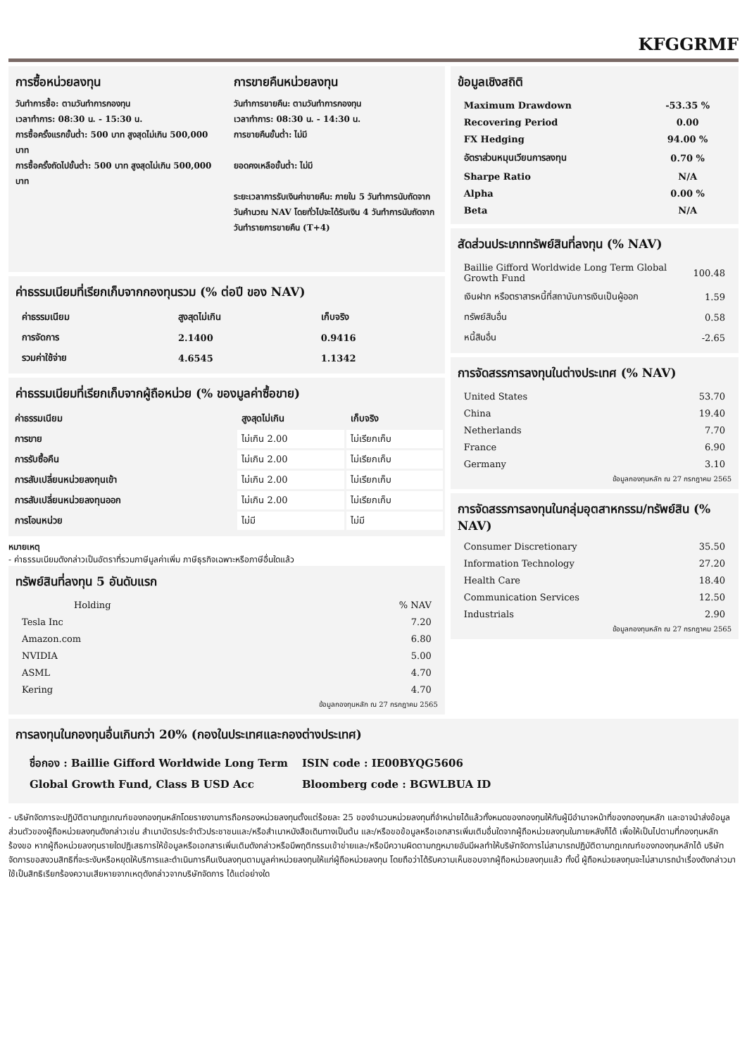KFGGRMF
การซื้อหน่วยลงทุน
วันทำการซื้อ: ตามวันทำการกองทุน
เวลาทำการ: 08:30 น. - 15:30 น.
การซื้อครั้งแรกขั้นต่ำ: 500 บาท สูงสุดไม่เกิน 500,000 บาท
การซื้อครั้งถัดไปขั้นต่ำ: 500 บาท สูงสุดไม่เกิน 500,000 บาท
การขายคืนหน่วยลงทุน
วันทำการขายคืน: ตามวันทำการกองทุน
เวลาทำการ: 08:30 น. - 14:30 น.
การขายคืนขั้นต่ำ: ไม่มี
ยอดคงเหลือขั้นต่ำ: ไม่มี
ระยะเวลาการรับเงินค่าขายคืน: ภายใน 5 วันทำการนับถัดจากวันคำนวณ NAV โดยทั่วไปจะได้รับเงิน 4 วันทำการนับถัดจากวันทำรายการขายคืน (T+4)
ค่าธรรมเนียมที่เรียกเก็บจากกองทุนรวม (% ต่อปี ของ NAV)
| ค่าธรรมเนียม | สูงสุดไม่เกิน | เก็บจริง |
| --- | --- | --- |
| การจัดการ | 2.1400 | 0.9416 |
| รวมค่าใช้จ่าย | 4.6545 | 1.1342 |
ค่าธรรมเนียมที่เรียกเก็บจากผู้ถือหน่วย (% ของมูลค่าซื้อขาย)
| ค่าธรรมเนียม | สูงสุดไม่เกิน | เก็บจริง |
| --- | --- | --- |
| การขาย | ไม่เกิน 2.00 | ไม่เรียกเก็บ |
| การรับซื้อคืน | ไม่เกิน 2.00 | ไม่เรียกเก็บ |
| การสับเปลี่ยนหน่วยลงทุนเข้า | ไม่เกิน 2.00 | ไม่เรียกเก็บ |
| การสับเปลี่ยนหน่วยลงทุนออก | ไม่เกิน 2.00 | ไม่เรียกเก็บ |
| การโอนหน่วย | ไม่มี | ไม่มี |
หมายเหตุ
- ค่าธรรมเนียมดังกล่าวเป็นอัตราที่รวมภาษีมูลค่าเพิ่ม ภาษีธุรกิจเฉพาะหรือภาษีอื่นใดแล้ว
ทรัพย์สินที่ลงทุน 5 อันดับแรก
| Holding | % NAV |
| --- | --- |
| Tesla Inc | 7.20 |
| Amazon.com | 6.80 |
| NVIDIA | 5.00 |
| ASML | 4.70 |
| Kering | 4.70 |
ข้อมูลกองทุนหลัก ณ 27 กรกฎาคม 2565
ข้อมูลเชิงสถิติ
| Maximum Drawdown | -53.35 % |
| --- | --- |
| Recovering Period | 0.00 |
| FX Hedging | 94.00 % |
| อัตราส่วนหมุนเวียนการลงทุน | 0.70 % |
| Sharpe Ratio | N/A |
| Alpha | 0.00 % |
| Beta | N/A |
สัดส่วนประเภททรัพย์สินที่ลงทุน (% NAV)
| Baillie Gifford Worldwide Long Term Global Growth Fund | 100.48 |
| เงินฝาก หรือตราสารหนี้ที่สถาบันการเงินเป็นผู้ออก | 1.59 |
| ทรัพย์สินอื่น | 0.58 |
| หนี้สินอื่น | -2.65 |
การจัดสรรการลงทุนในต่างประเทศ (% NAV)
| United States | 53.70 |
| China | 19.40 |
| Netherlands | 7.70 |
| France | 6.90 |
| Germany | 3.10 |
ข้อมูลกองทุนหลัก ณ 27 กรกฎาคม 2565
การจัดสรรการลงทุนในกลุ่มอุตสาหกรรม/ทรัพย์สิน (% NAV)
| Consumer Discretionary | 35.50 |
| Information Technology | 27.20 |
| Health Care | 18.40 |
| Communication Services | 12.50 |
| Industrials | 2.90 |
ข้อมูลกองทุนหลัก ณ 27 กรกฎาคม 2565
การลงทุนในกองทุนอื่นเกินกว่า 20% (กองในประเทศและกองต่างประเทศ)
ชื่อกอง : Baillie Gifford Worldwide Long Term
Global Growth Fund, Class B USD Acc
ISIN code : IE00BYQG5606
Bloomberg code : BGWLBUA ID
- บริษัทจัดการจะปฏิบัติตามกฎเกณฑ์ของกองทุนหลักโดยรายงานการถือครองหน่วยลงทุนตั้งแต่ร้อยละ 25 ของจำนวนหน่วยลงทุนที่จำหน่ายได้แล้วทั้งหมดของกองทุนให้กับผู้มีอำนาจหน้าที่ของกองทุนหลัก และอาจนำส่งข้อมูลส่วนตัวของผู้ถือหน่วยลงทุนดังกล่าวเช่น สำเนาบัตรประจำตัวประชาชนและ/หรือสำเนาหนังสือเดินทางเป็นต้น และ/หรือขอข้อมูลหรือเอกสารเพิ่มเติมอื่นใดจากผู้ถือหน่วยลงทุนในภายหลังก็ได้ เพื่อให้เป็นไปตามที่กองทุนหลักร้องขอ หากผู้ถือหน่วยลงทุนรายใดปฏิเสธการให้ข้อมูลหรือเอกสารเพิ่มเติมดังกล่าวหรือมีพฤติกรรมเข้าข่ายและ/หรือมีความผิดตามกฎหมายอันมีผลทำให้บริษัทจัดการไม่สามารถปฏิบัติตามกฎเกณฑ์ของกองทุนหลักได้ บริษัทจัดการขอสงวนสิทธิที่จะระงับหรือหยุดให้บริการและดำเนินการคืนเงินลงทุนตามมูลค่าหน่วยลงทุนให้แก่ผู้ถือหน่วยลงทุน โดยถือว่าได้รับความเห็นชอบจากผู้ถือหน่วยลงทุนแล้ว ทั้งนี้ ผู้ถือหน่วยลงทุนจะไม่สามารถนำเรื่องดังกล่าวมาใช้เป็นสิทธิเรียกร้องความเสียหายจากเหตุดังกล่าวจากบริษัทจัดการ ได้แต่อย่างใด